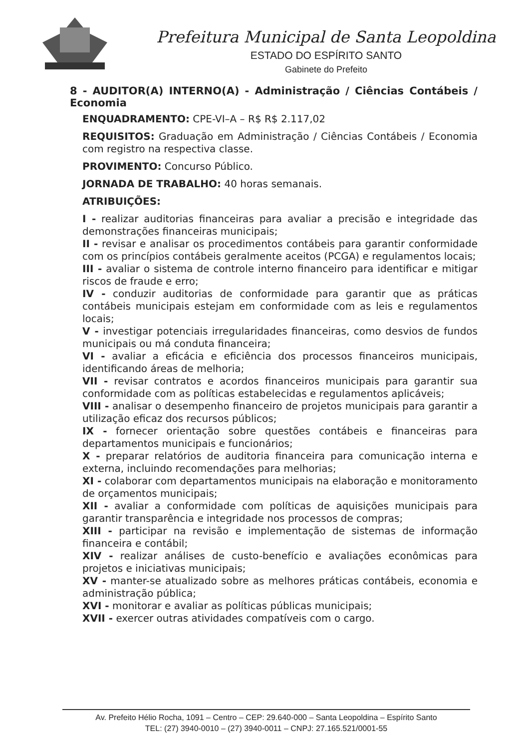Prefeitura Municipal de Santa Leopoldina
ESTADO DO ESPÍRITO SANTO
Gabinete do Prefeito
8 - AUDITOR(A) INTERNO(A) - Administração / Ciências Contábeis / Economia
ENQUADRAMENTO: CPE-VI–A – R$ R$ 2.117,02
REQUISITOS: Graduação em Administração / Ciências Contábeis / Economia com registro na respectiva classe.
PROVIMENTO: Concurso Público.
JORNADA DE TRABALHO: 40 horas semanais.
ATRIBUIÇÕES:
I - realizar auditorias financeiras para avaliar a precisão e integridade das demonstrações financeiras municipais;
II - revisar e analisar os procedimentos contábeis para garantir conformidade com os princípios contábeis geralmente aceitos (PCGA) e regulamentos locais;
III - avaliar o sistema de controle interno financeiro para identificar e mitigar riscos de fraude e erro;
IV - conduzir auditorias de conformidade para garantir que as práticas contábeis municipais estejam em conformidade com as leis e regulamentos locais;
V - investigar potenciais irregularidades financeiras, como desvios de fundos municipais ou má conduta financeira;
VI - avaliar a eficácia e eficiência dos processos financeiros municipais, identificando áreas de melhoria;
VII - revisar contratos e acordos financeiros municipais para garantir sua conformidade com as políticas estabelecidas e regulamentos aplicáveis;
VIII - analisar o desempenho financeiro de projetos municipais para garantir a utilização eficaz dos recursos públicos;
IX - fornecer orientação sobre questões contábeis e financeiras para departamentos municipais e funcionários;
X - preparar relatórios de auditoria financeira para comunicação interna e externa, incluindo recomendações para melhorias;
XI - colaborar com departamentos municipais na elaboração e monitoramento de orçamentos municipais;
XII - avaliar a conformidade com políticas de aquisições municipais para garantir transparência e integridade nos processos de compras;
XIII - participar na revisão e implementação de sistemas de informação financeira e contábil;
XIV - realizar análises de custo-benefício e avaliações econômicas para projetos e iniciativas municipais;
XV - manter-se atualizado sobre as melhores práticas contábeis, economia e administração pública;
XVI - monitorar e avaliar as políticas públicas municipais;
XVII - exercer outras atividades compatíveis com o cargo.
Av. Prefeito Hélio Rocha, 1091 – Centro – CEP: 29.640-000 – Santa Leopoldina – Espírito Santo
TEL: (27) 3940-0010 – (27) 3940-0011 – CNPJ: 27.165.521/0001-55